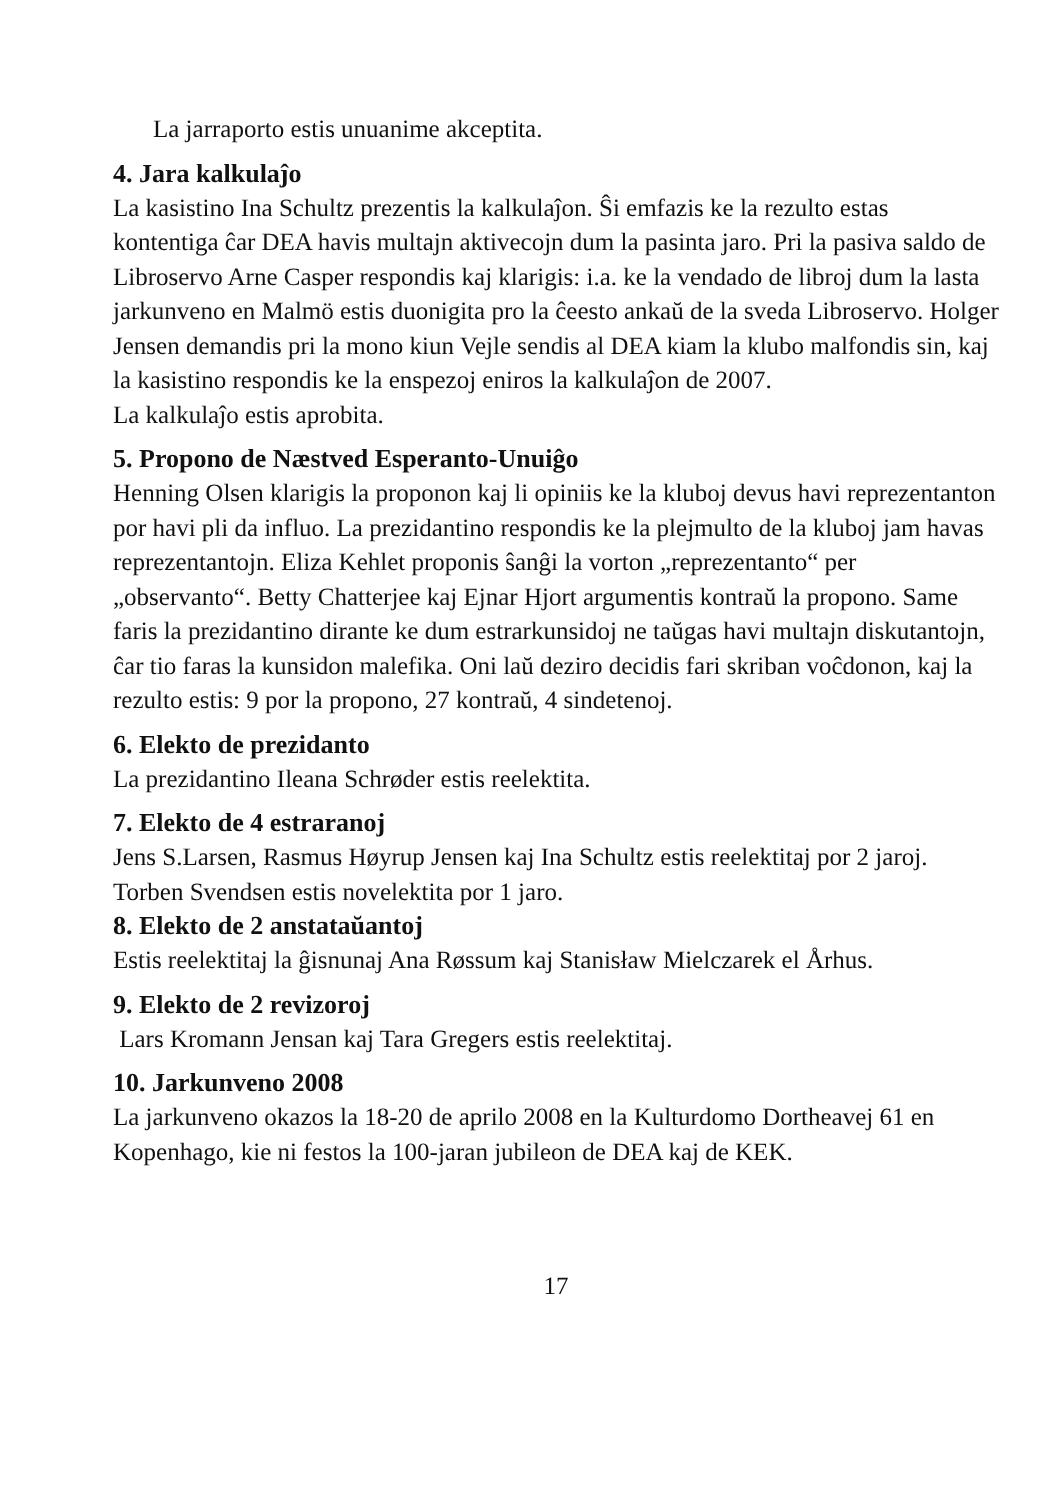La jarraporto estis unuanime akceptita.
4. Jara kalkulaĵo
La kasistino Ina Schultz prezentis la kalkulaĵon. Ŝi emfazis ke la rezulto estas kontentiga ĉar DEA havis multajn aktivecojn dum la pasinta jaro. Pri la pasiva saldo de Libroservo Arne Casper respondis kaj klarigis: i.a. ke la vendado de libroj dum la lasta jarkunveno en Malmö estis duonigita pro la ĉeesto ankaŭ de la sveda Libroservo. Holger Jensen demandis pri la mono kiun Vejle sendis al DEA kiam la klubo malfondis sin, kaj la kasistino respondis ke la enspezoj eniros la kalkulaĵon de 2007.
La kalkulaĵo estis aprobita.
5. Propono de Næstved Esperanto-Unuiĝo
Henning Olsen klarigis la proponon kaj li opiniis ke la kluboj devus havi reprezentanton por havi pli da influo. La prezidantino respondis ke la plejmulto de la kluboj jam havas reprezentantojn. Eliza Kehlet proponis ŝanĝi la vorton „reprezentanto“ per „observanto“. Betty Chatterjee kaj Ejnar Hjort argumentis kontraŭ la propono. Same faris la prezidantino dirante ke dum estrarkunsidoj ne taŭgas havi multajn diskutantojn, ĉar tio faras la kunsidon malefika. Oni laŭ deziro decidis fari skriban voĉdonon, kaj la rezulto estis: 9 por la propono, 27 kontraŭ, 4 sindetenoj.
6. Elekto de prezidanto
La prezidantino Ileana Schrøder estis reelektita.
7. Elekto de 4 estraranoj
Jens S.Larsen, Rasmus Høyrup Jensen kaj Ina Schultz estis reelektitaj por 2 jaroj. Torben Svendsen estis novelektita por 1 jaro.
8. Elekto de 2 anstataŭantoj
Estis reelektitaj la ĝisnunaj Ana Røssum kaj Stanisław Mielczarek el Århus.
9. Elekto de 2 revizoroj
Lars Kromann Jensan kaj Tara Gregers estis reelektitaj.
10. Jarkunveno 2008
La jarkunveno okazos la 18-20 de aprilo 2008 en la Kulturdomo Dortheavej 61 en Kopenhago, kie ni festos la 100-jaran jubileon de DEA kaj de KEK.
17